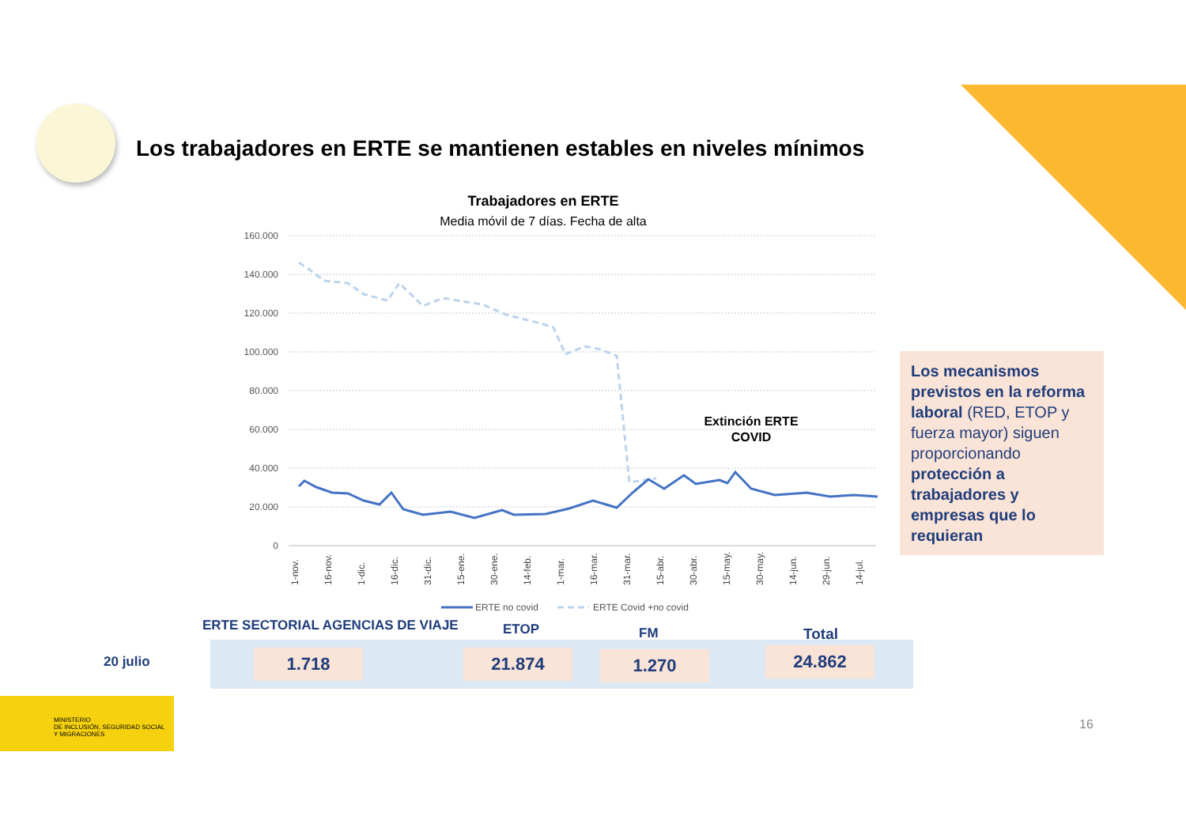Los trabajadores en ERTE se mantienen estables en niveles mínimos
Trabajadores en ERTE
Media móvil de 7 días. Fecha de alta
160.000
140.000
120.000
100.000
80.000
60.000
40.000
20.000
0
Extinción ERTE
COVID
1-nov.
16-nov.
1-dic.
16-dic.
31-dic.
15-ene.
30-ene.
14-feb.
1-mar.
16-mar.
31-mar.
15-abr.
30-abr.
15-may.
30-may.
14-jun.
29-jun.
14-jul.
ERTE no covid
ERTE Covid +no covid
Los mecanismos previstos en la reforma laboral (RED, ETOP y fuerza mayor) siguen proporcionando protección a trabajadores y empresas que lo requieran
ERTE SECTORIAL AGENCIAS DE VIAJE
ETOP FM Total
20 julio 1.718 21.874 1.270 24.862
MINISTERIO
DE INCLUSIÓN, SEGURIDAD SOCIAL
Y MIGRACIONES
16